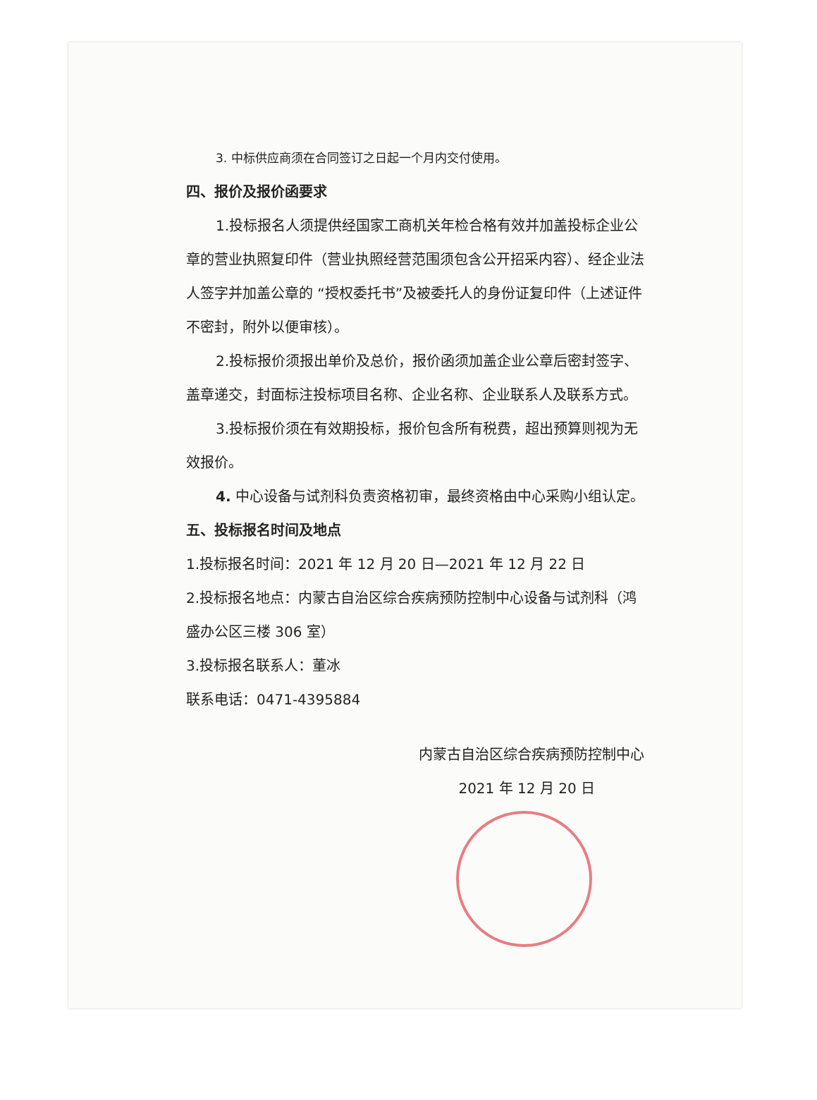3. 中标供应商须在合同签订之日起一个月内交付使用。
四、报价及报价函要求
1.投标报名人须提供经国家工商机关年检合格有效并加盖投标企业公章的营业执照复印件（营业执照经营范围须包含公开招采内容）、经企业法人签字并加盖公章的 “授权委托书”及被委托人的身份证复印件（上述证件不密封，附外以便审核）。
2.投标报价须报出单价及总价，报价函须加盖企业公章后密封签字、盖章递交，封面标注投标项目名称、企业名称、企业联系人及联系方式。
3.投标报价须在有效期投标，报价包含所有税费，超出预算则视为无效报价。
4. 中心设备与试剂科负责资格初审，最终资格由中心采购小组认定。
五、投标报名时间及地点
1.投标报名时间：2021 年 12 月 20 日—2021 年 12 月 22 日
2.投标报名地点：内蒙古自治区综合疾病预防控制中心设备与试剂科（鸿盛办公区三楼 306 室）
3.投标报名联系人：董冰
联系电话：0471-4395884
内蒙古自治区综合疾病预防控制中心
2021 年 12 月 20 日